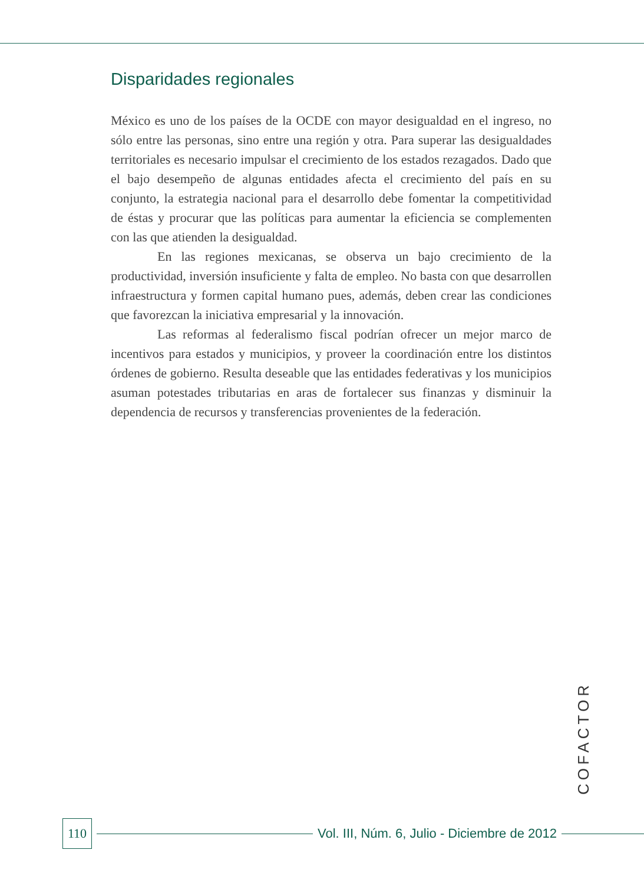Disparidades regionales
México es uno de los países de la OCDE con mayor desigualdad en el ingreso, no sólo entre las personas, sino entre una región y otra. Para superar las desigualdades territoriales es necesario impulsar el crecimiento de los estados rezagados. Dado que el bajo desempeño de algunas entidades afecta el crecimiento del país en su conjunto, la estrategia nacional para el desarrollo debe fomentar la competitividad de éstas y procurar que las políticas para aumentar la eficiencia se complementen con las que atienden la desigualdad.
En las regiones mexicanas, se observa un bajo crecimiento de la productividad, inversión insuficiente y falta de empleo. No basta con que desarrollen infraestructura y formen capital humano pues, además, deben crear las condiciones que favorezcan la iniciativa empresarial y la innovación.
Las reformas al federalismo fiscal podrían ofrecer un mejor marco de incentivos para estados y municipios, y proveer la coordinación entre los distintos órdenes de gobierno. Resulta deseable que las entidades federativas y los municipios asuman potestades tributarias en aras de fortalecer sus finanzas y disminuir la dependencia de recursos y transferencias provenientes de la federación.
COFACTOR
110
Vol. III, Núm. 6, Julio - Diciembre de 2012